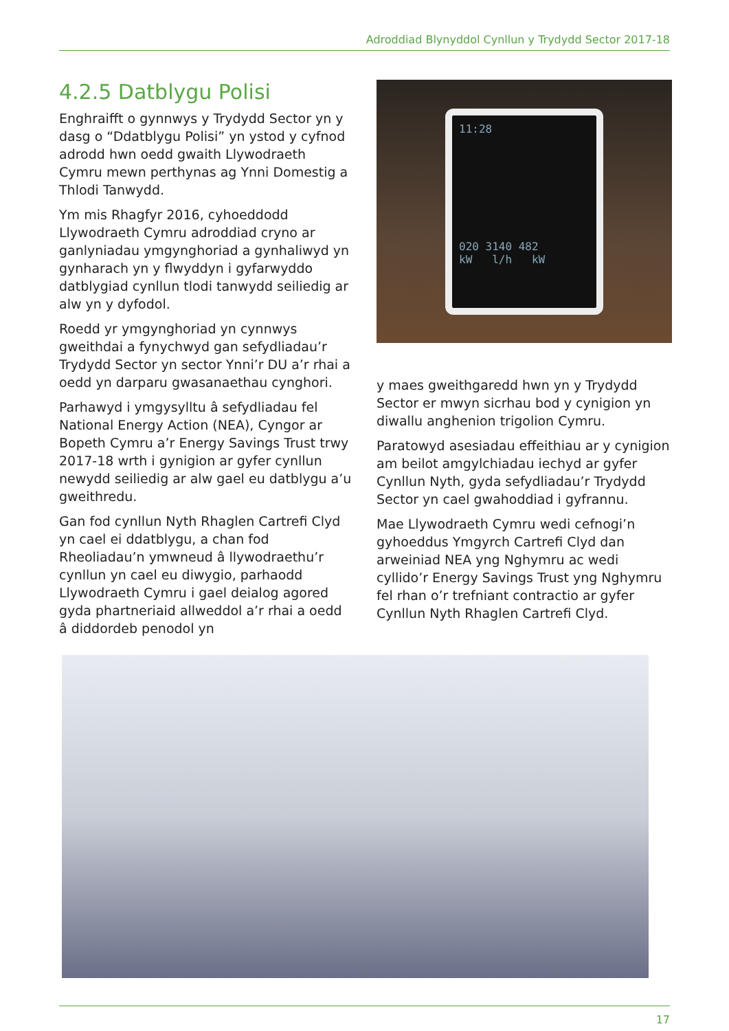Adroddiad Blynyddol Cynllun y Trydydd Sector 2017-18
4.2.5 Datblygu Polisi
Enghraifft o gynnwys y Trydydd Sector yn y dasg o “Ddatblygu Polisi” yn ystod y cyfnod adrodd hwn oedd gwaith Llywodraeth Cymru mewn perthynas ag Ynni Domestig a Thlodi Tanwydd.
Ym mis Rhagfyr 2016, cyhoeddodd Llywodraeth Cymru adroddiad cryno ar ganlyniadau ymgynghoriad a gynhaliwyd yn gynharach yn y flwyddyn i gyfarwyddo datblygiad cynllun tlodi tanwydd seiliedig ar alw yn y dyfodol.
Roedd yr ymgynghoriad yn cynnwys gweithdai a fynychwyd gan sefydliadau’r Trydydd Sector yn sector Ynni’r DU a’r rhai a oedd yn darparu gwasanaethau cynghori.
Parhawyd i ymgysylltu â sefydliadau fel National Energy Action (NEA), Cyngor ar Bopeth Cymru a’r Energy Savings Trust trwy 2017-18 wrth i gynigion ar gyfer cynllun newydd seiliedig ar alw gael eu datblygu a’u gweithredu.
Gan fod cynllun Nyth Rhaglen Cartrefi Clyd yn cael ei ddatblygu, a chan fod Rheoliadau’n ymwneud â llywodraethu’r cynllun yn cael eu diwygio, parhaodd Llywodraeth Cymru i gael deialog agored gyda phartneriaid allweddol a’r rhai a oedd â diddordeb penodol yn
11:28
020 3140 482
kW l/h kW
y maes gweithgaredd hwn yn y Trydydd Sector er mwyn sicrhau bod y cynigion yn diwallu anghenion trigolion Cymru.
Paratowyd asesiadau effeithiau ar y cynigion am beilot amgylchiadau iechyd ar gyfer Cynllun Nyth, gyda sefydliadau’r Trydydd Sector yn cael gwahoddiad i gyfrannu.
Mae Llywodraeth Cymru wedi cefnogi’n gyhoeddus Ymgyrch Cartrefi Clyd dan arweiniad NEA yng Nghymru ac wedi cyllido’r Energy Savings Trust yng Nghymru fel rhan o’r trefniant contractio ar gyfer Cynllun Nyth Rhaglen Cartrefi Clyd.
17